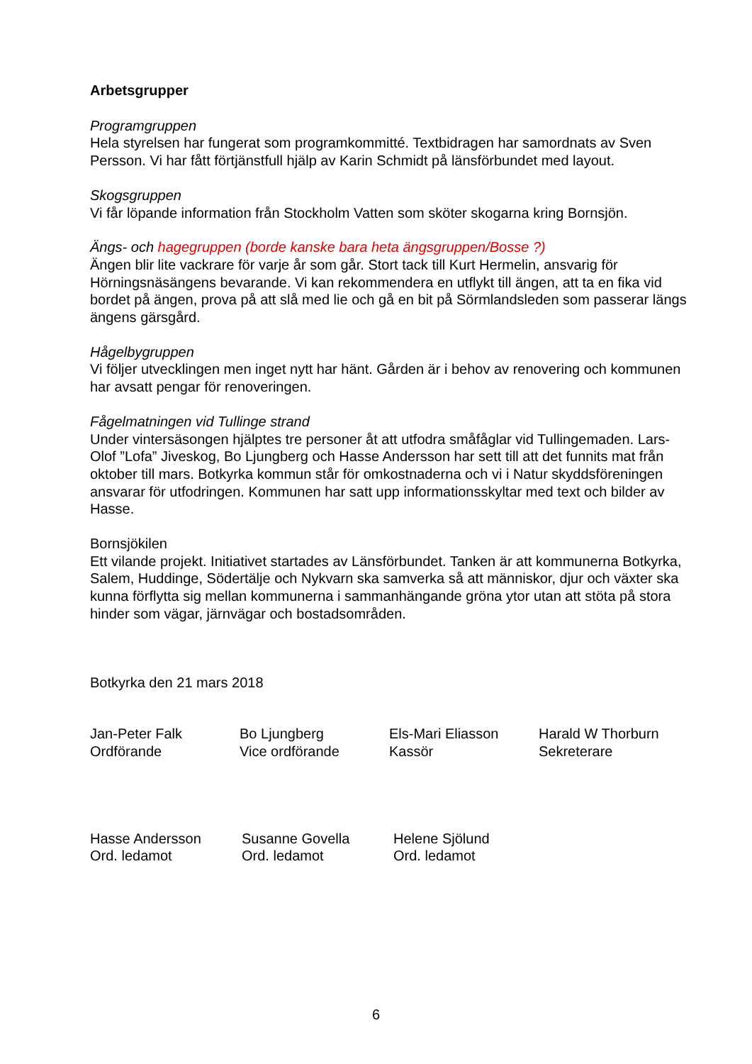Arbetsgrupper
Programgruppen
Hela styrelsen har fungerat som programkommitté. Textbidragen har samordnats av Sven Persson. Vi har fått förtjänstfull hjälp av Karin Schmidt på länsförbundet med layout.
Skogsgruppen
Vi får löpande information från Stockholm Vatten som sköter skogarna kring Bornsjön.
Ängs- och hagegruppen (borde kanske bara heta ängsgruppen/Bosse ?)
Ängen blir lite vackrare för varje år som går. Stort tack till Kurt Hermelin, ansvarig för Hörningsnäsängens bevarande. Vi kan rekommendera en utflykt till ängen, att ta en fika vid bordet på ängen, prova på att slå med lie och gå en bit på Sörmlandsleden som passerar längs ängens gärsgård.
Hågelbygruppen
Vi följer utvecklingen men inget nytt har hänt. Gården är i behov av renovering och kommunen har avsatt pengar för renoveringen.
Fågelmatningen vid Tullinge strand
Under vintersäsongen hjälptes tre personer åt att utfodra småfåglar vid Tullingemaden. Lars-Olof ”Lofa” Jiveskog, Bo Ljungberg och Hasse Andersson har sett till att det funnits mat från oktober till mars. Botkyrka kommun står för omkostnaderna och vi i Natur skyddsföreningen ansvarar för utfodringen. Kommunen har satt upp informationsskyltar med text och bilder av Hasse.
Bornsjökilen
Ett vilande projekt. Initiativet startades av Länsförbundet. Tanken är att kommunerna Botkyrka, Salem, Huddinge, Södertälje och Nykvarn ska samverka så att människor, djur och växter ska kunna förflytta sig mellan kommunerna i sammanhängande gröna ytor utan att stöta på stora hinder som vägar, järnvägar och bostadsområden.
Botkyrka den 21 mars 2018
Jan-Peter Falk
Ordförande
Bo Ljungberg
Vice ordförande
Els-Mari Eliasson
Kassör
Harald W Thorburn
Sekreterare
Hasse Andersson
Ord. ledamot
Susanne Govella
Ord. ledamot
Helene Sjölund
Ord. ledamot
6